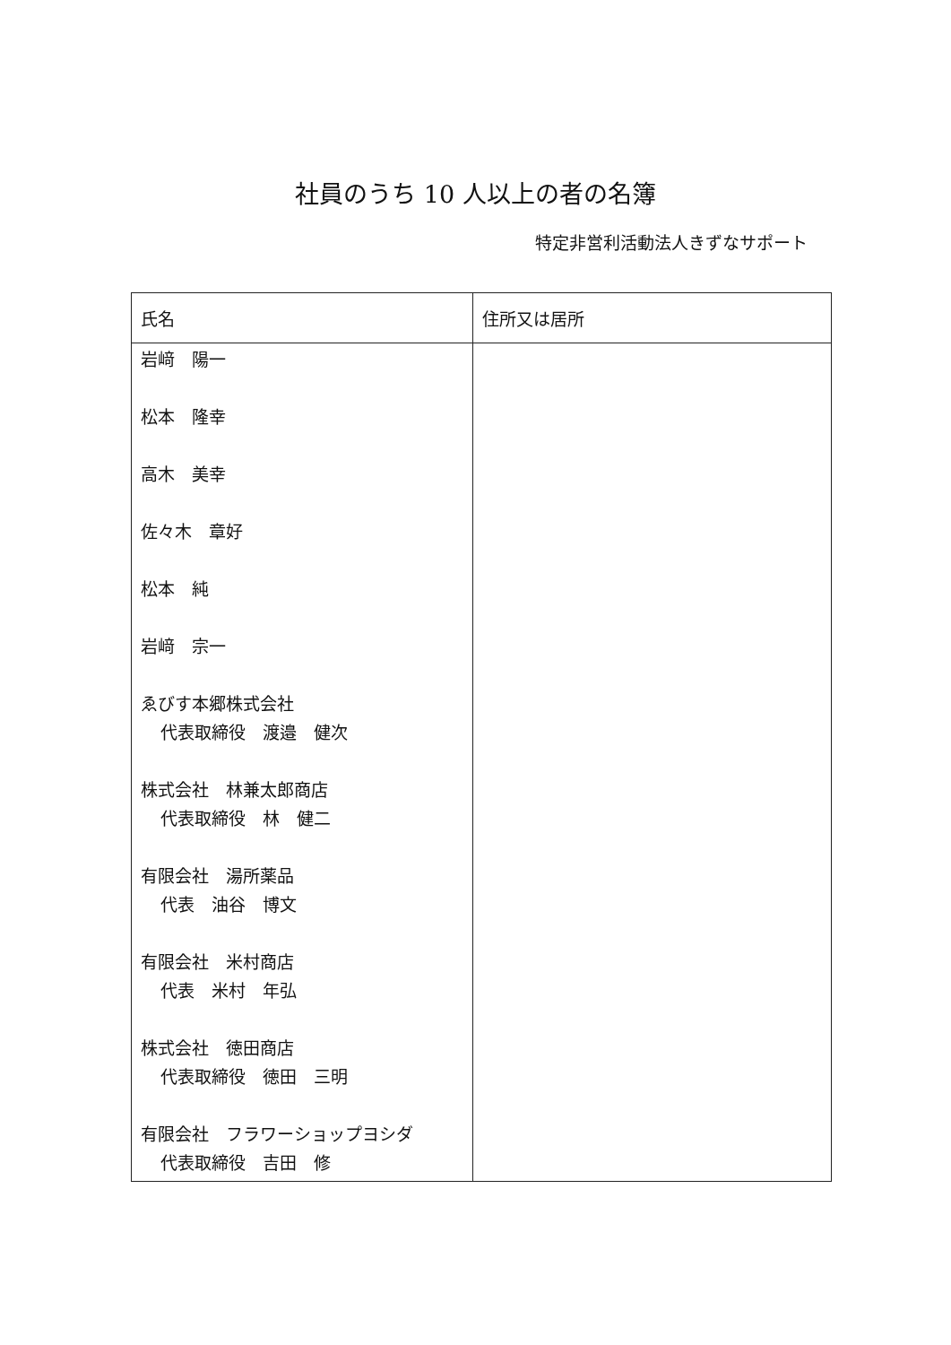社員のうち 10 人以上の者の名簿
特定非営利活動法人きずなサポート
| 氏名 | 住所又は居所 |
| --- | --- |
| 岩﨑 陽一 松本 隆幸 高木 美幸 佐々木 章好 松本 純 岩﨑 宗一 ゑびす本郷株式会社 代表取締役 渡邉 健次 株式会社 林兼太郎商店 代表取締役 林 健二 有限会社 湯所薬品 代表 油谷 博文 有限会社 米村商店 代表 米村 年弘 株式会社 徳田商店 代表取締役 徳田 三明 有限会社 フラワーショップヨシダ 代表取締役 吉田 修 | |